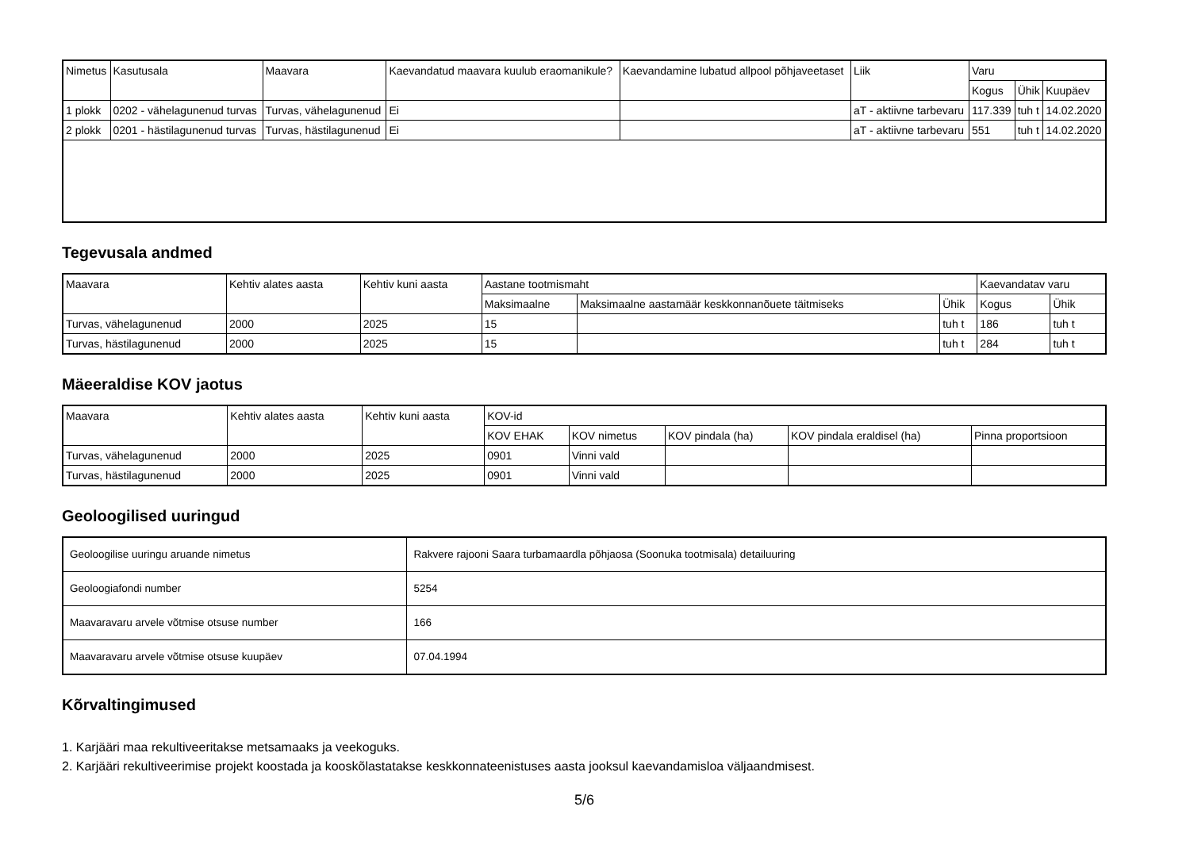| Nimetus | Kasutusala | Maavara | Kaevandatud maavara kuulub eraomanikule? | Kaevandamine lubatud allpool põhjaveetaset | Liik | Varu | | |
| --- | --- | --- | --- | --- | --- | --- | --- | --- |
| | | | | | | Kogus | Ühik | Kuupäev |
| 1 plokk | 0202 - vähelagunenud turvas | Turvas, vähelagunenud | Ei | | aT - aktiivne tarbevaru | 117.339 | tuh t | 14.02.2020 |
| 2 plokk | 0201 - hästilagunenud turvas | Turvas, hästilagunenud | Ei | | aT - aktiivne tarbevaru | 551 | tuh t | 14.02.2020 |
Tegevusala andmed
| Maavara | Kehtiv alates aasta | Kehtiv kuni aasta | Aastane tootmismaht | | | Kaevandatav varu | |
| --- | --- | --- | --- | --- | --- | --- | --- |
| | | | Maksimaalne | Maksimaalne aastamäär keskkonnanõuete täitmiseks | Ühik | Kogus | Ühik |
| Turvas, vähelagunenud | 2000 | 2025 | 15 | | tuh t | 186 | tuh t |
| Turvas, hästilagunenud | 2000 | 2025 | 15 | | tuh t | 284 | tuh t |
Mäeeraldise KOV jaotus
| Maavara | Kehtiv alates aasta | Kehtiv kuni aasta | KOV-id | | | | |
| --- | --- | --- | --- | --- | --- | --- | --- |
| | | | KOV EHAK | KOV nimetus | KOV pindala (ha) | KOV pindala eraldisel (ha) | Pinna proportsioon |
| Turvas, vähelagunenud | 2000 | 2025 | 0901 | Vinni vald | | | |
| Turvas, hästilagunenud | 2000 | 2025 | 0901 | Vinni vald | | | |
Geoloogilised uuringud
| Geoloogilise uuringu aruande nimetus | Rakvere rajooni Saara turbamaardla põhjaosa (Soonuka tootmisala) detailuuring |
| Geoloogiafondi number | 5254 |
| Maavaravaru arvele võtmise otsuse number | 166 |
| Maavaravaru arvele võtmise otsuse kuupäev | 07.04.1994 |
Kõrvaltingimused
1. Karjääri maa rekultiveeritakse metsamaaks ja veekoguks.
2. Karjääri rekultiveerimise projekt koostada ja kooskõlastatakse keskkonnateenistuses aasta jooksul kaevandamisloa väljaandmisest.
5/6